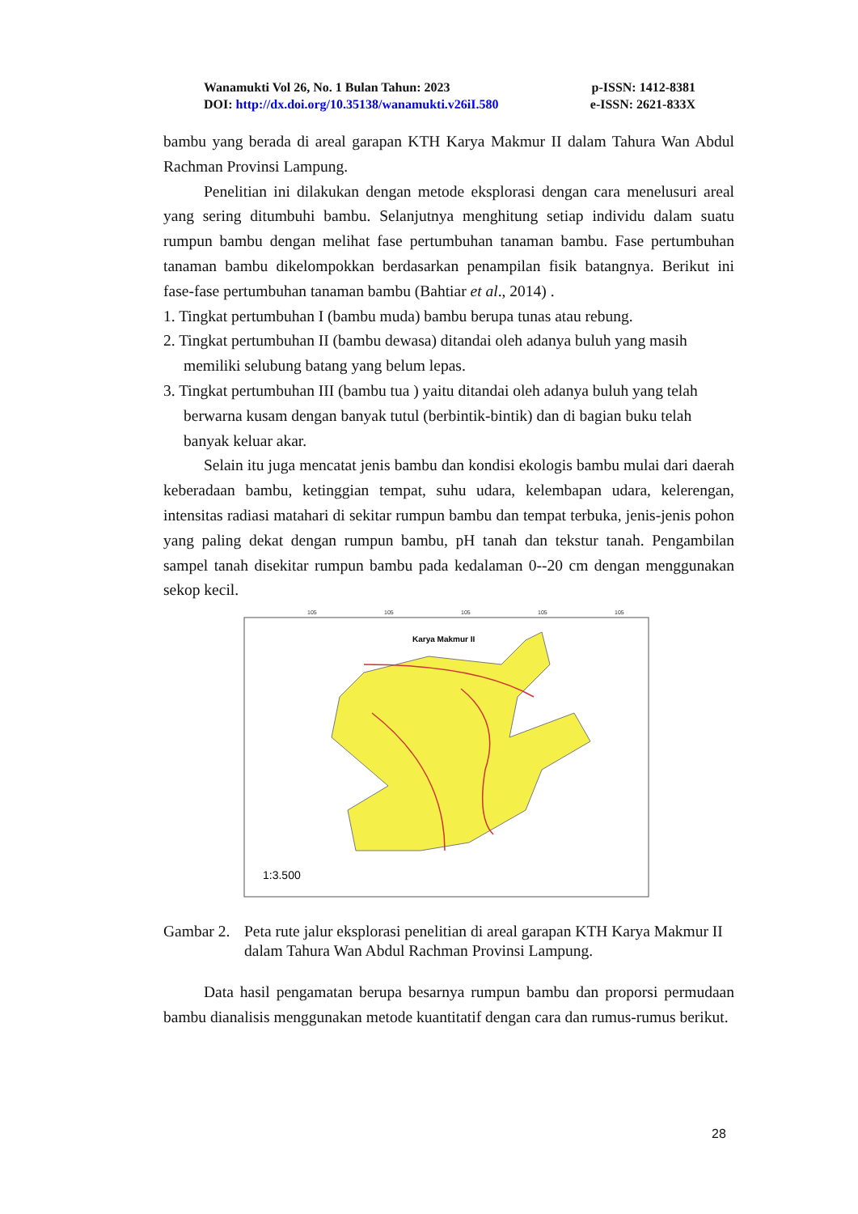Wanamukti Vol 26, No. 1 Bulan Tahun: 2023 p-ISSN: 1412-8381
DOI: http://dx.doi.org/10.35138/wanamukti.v26iI.580 e-ISSN: 2621-833X
bambu yang berada di areal garapan KTH Karya Makmur II dalam Tahura Wan Abdul Rachman Provinsi Lampung.
Penelitian ini dilakukan dengan metode eksplorasi dengan cara menelusuri areal yang sering ditumbuhi bambu. Selanjutnya menghitung setiap individu dalam suatu rumpun bambu dengan melihat fase pertumbuhan tanaman bambu. Fase pertumbuhan tanaman bambu dikelompokkan berdasarkan penampilan fisik batangnya. Berikut ini fase-fase pertumbuhan tanaman bambu (Bahtiar et al., 2014) .
1. Tingkat pertumbuhan I (bambu muda) bambu berupa tunas atau rebung.
2. Tingkat pertumbuhan II (bambu dewasa) ditandai oleh adanya buluh yang masih memiliki selubung batang yang belum lepas.
3. Tingkat pertumbuhan III (bambu tua ) yaitu ditandai oleh adanya buluh yang telah berwarna kusam dengan banyak tutul (berbintik-bintik) dan di bagian buku telah banyak keluar akar.
Selain itu juga mencatat jenis bambu dan kondisi ekologis bambu mulai dari daerah keberadaan bambu, ketinggian tempat, suhu udara, kelembapan udara, kelerengan, intensitas radiasi matahari di sekitar rumpun bambu dan tempat terbuka, jenis-jenis pohon yang paling dekat dengan rumpun bambu, pH tanah dan tekstur tanah. Pengambilan sampel tanah disekitar rumpun bambu pada kedalaman 0--20 cm dengan menggunakan sekop kecil.
105
105
105
105
105
Karya Makmur II
1:3.500
Gambar 2. Peta rute jalur eksplorasi penelitian di areal garapan KTH Karya Makmur II dalam Tahura Wan Abdul Rachman Provinsi Lampung.
Data hasil pengamatan berupa besarnya rumpun bambu dan proporsi permudaan bambu dianalisis menggunakan metode kuantitatif dengan cara dan rumus-rumus berikut.
28